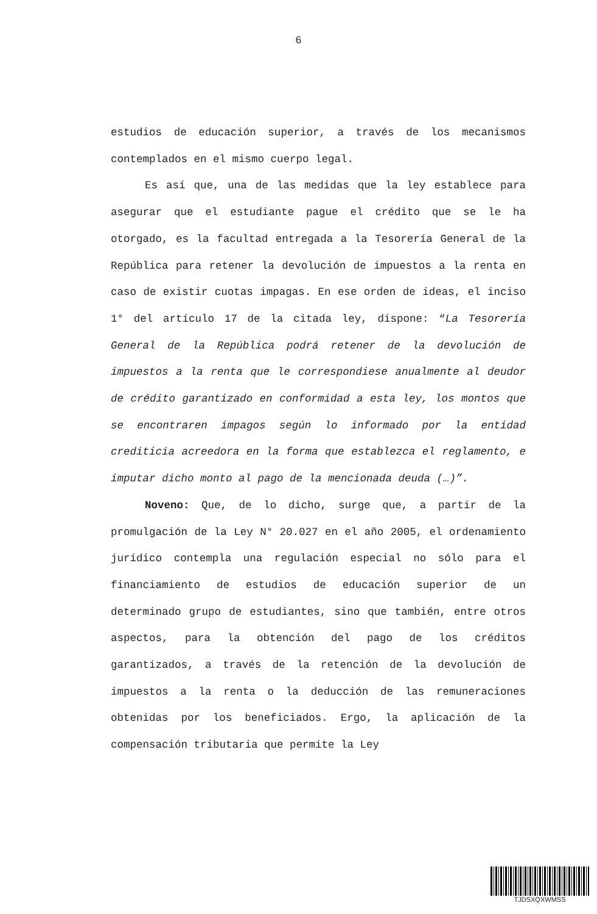6
estudios de educación superior, a través de los mecanismos contemplados en el mismo cuerpo legal.
Es así que, una de las medidas que la ley establece para asegurar que el estudiante pague el crédito que se le ha otorgado, es la facultad entregada a la Tesorería General de la República para retener la devolución de impuestos a la renta en caso de existir cuotas impagas. En ese orden de ideas, el inciso 1° del artículo 17 de la citada ley, dispone: “La Tesorería General de la República podrá retener de la devolución de impuestos a la renta que le correspondiese anualmente al deudor de crédito garantizado en conformidad a esta ley, los montos que se encontraren impagos según lo informado por la entidad crediticia acreedora en la forma que establezca el reglamento, e imputar dicho monto al pago de la mencionada deuda (…)”.
Noveno: Que, de lo dicho, surge que, a partir de la promulgación de la Ley N° 20.027 en el año 2005, el ordenamiento jurídico contempla una regulación especial no sólo para el financiamiento de estudios de educación superior de un determinado grupo de estudiantes, sino que también, entre otros aspectos, para la obtención del pago de los créditos garantizados, a través de la retención de la devolución de impuestos a la renta o la deducción de las remuneraciones obtenidas por los beneficiados. Ergo, la aplicación de la compensación tributaria que permite la Ley
TJDSXQXWMSS